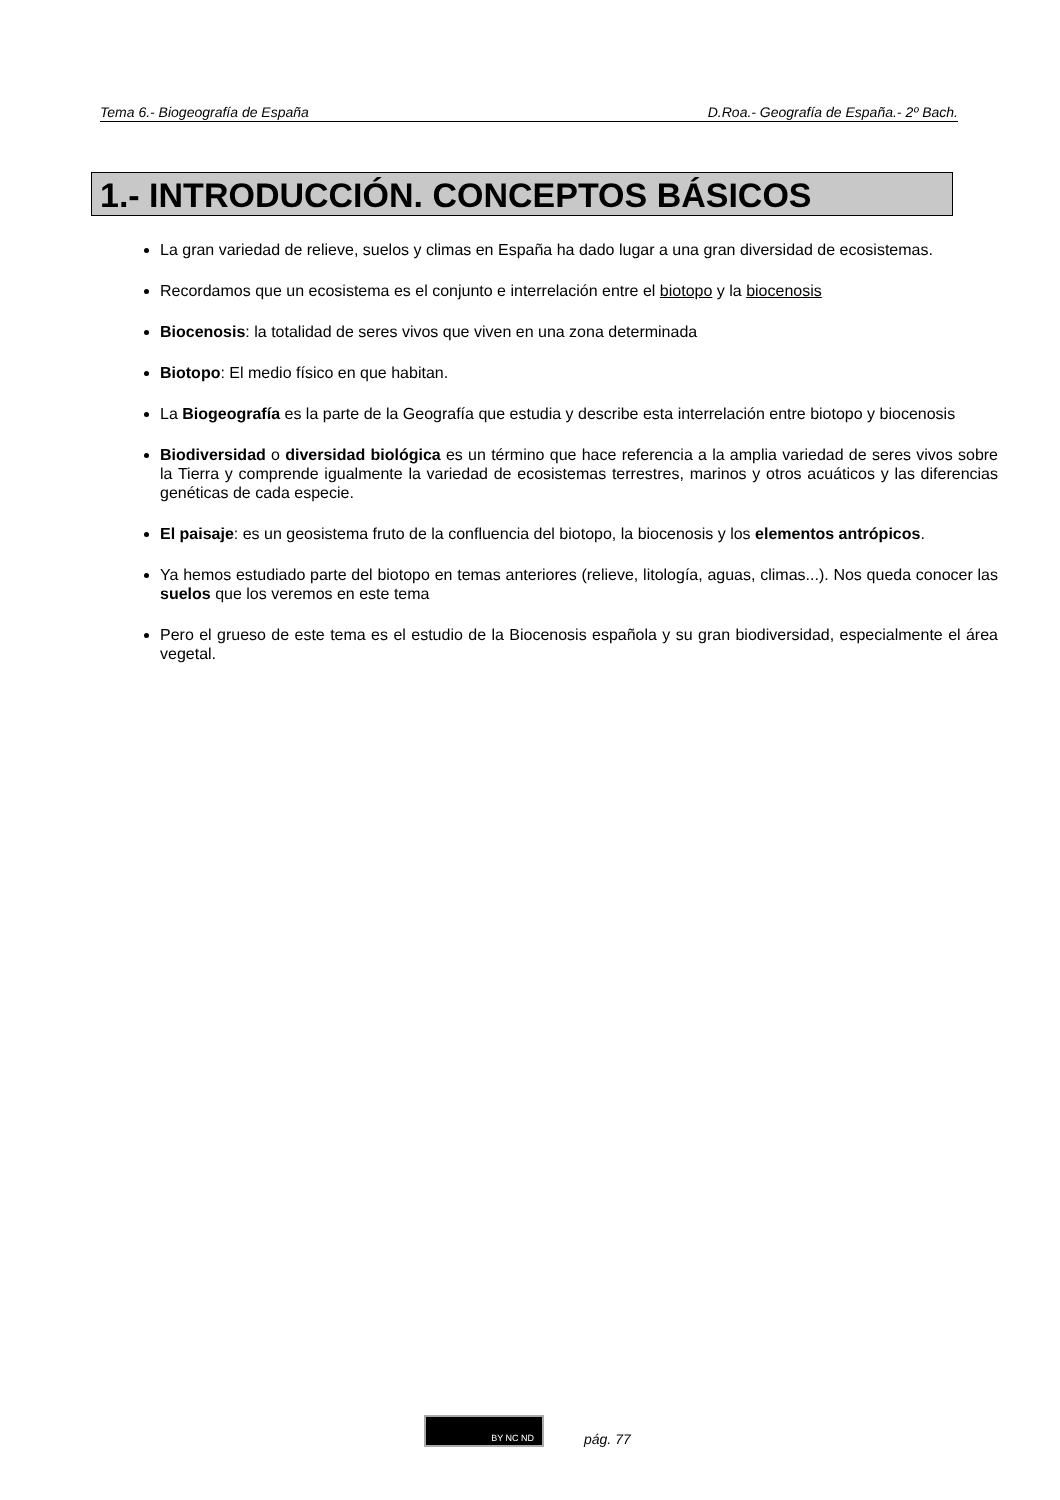Tema 6.- Biogeografía de España D.Roa.- Geografía de España.- 2º Bach.
1.- INTRODUCCIÓN. CONCEPTOS BÁSICOS
La gran variedad de relieve, suelos y climas en España ha dado lugar a una gran diversidad de ecosistemas.
Recordamos que un ecosistema es el conjunto e interrelación entre el biotopo y la biocenosis
Biocenosis: la totalidad de seres vivos que viven en una zona determinada
Biotopo: El medio físico en que habitan.
La Biogeografía es la parte de la Geografía que estudia y describe esta interrelación entre biotopo y biocenosis
Biodiversidad o diversidad biológica es un término que hace referencia a la amplia variedad de seres vivos sobre la Tierra y comprende igualmente la variedad de ecosistemas terrestres, marinos y otros acuáticos y las diferencias genéticas de cada especie.
El paisaje: es un geosistema fruto de la confluencia del biotopo, la biocenosis y los elementos antrópicos.
Ya hemos estudiado parte del biotopo en temas anteriores (relieve, litología, aguas, climas...). Nos queda conocer las suelos que los veremos en este tema
Pero el grueso de este tema es el estudio de la Biocenosis española y su gran biodiversidad, especialmente el área vegetal.
BY NC ND
pág. 77